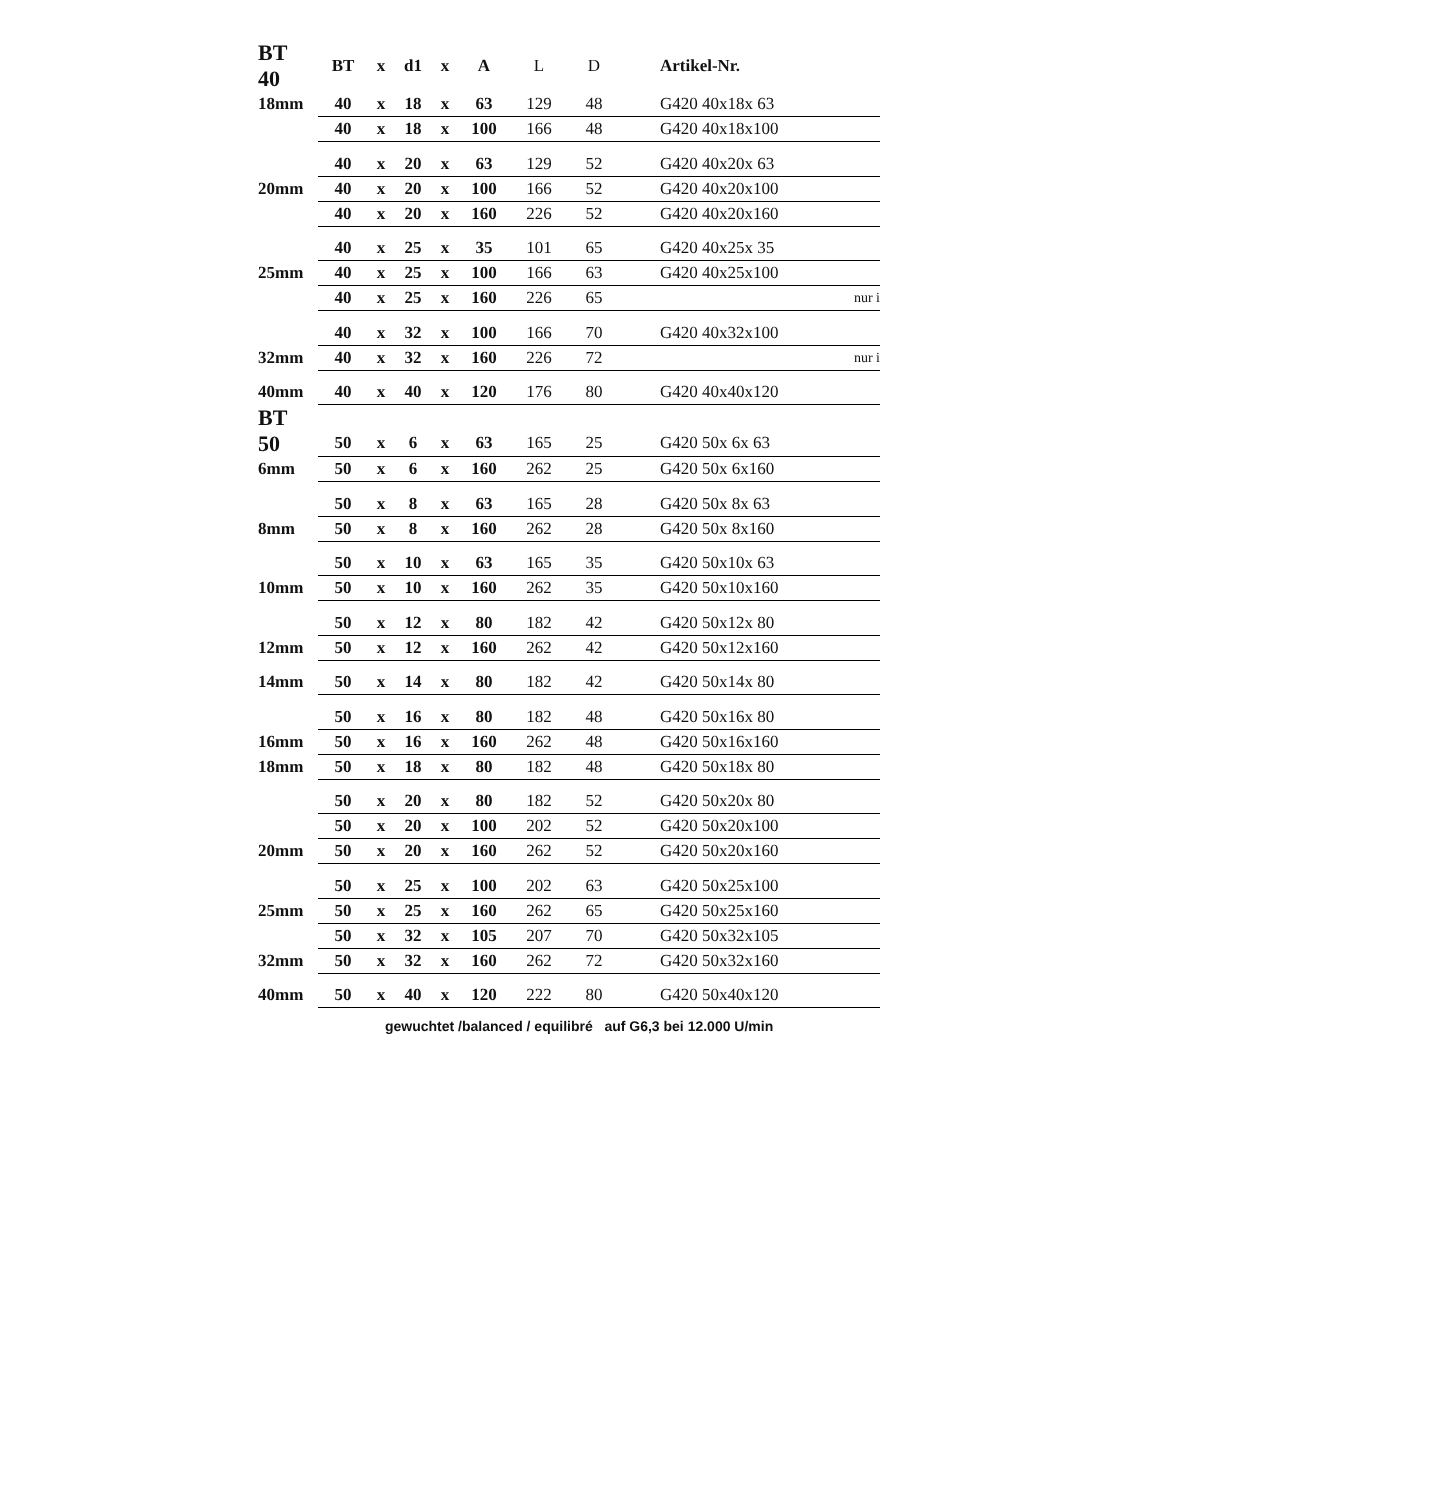| BT 40 | BT | x | d1 | x | A | L | D | Artikel-Nr. |
| --- | --- | --- | --- | --- | --- | --- | --- | --- |
| 18mm | 40 | x | 18 | x | 63 | 129 | 48 | G420 40x18x 63 |
| | 40 | x | 18 | x | 100 | 166 | 48 | G420 40x18x100 |
| | 40 | x | 20 | x | 63 | 129 | 52 | G420 40x20x 63 |
| 20mm | 40 | x | 20 | x | 100 | 166 | 52 | G420 40x20x100 |
| | 40 | x | 20 | x | 160 | 226 | 52 | G420 40x20x160 |
| | 40 | x | 25 | x | 35 | 101 | 65 | G420 40x25x 35 |
| 25mm | 40 | x | 25 | x | 100 | 166 | 63 | G420 40x25x100 |
| | 40 | x | 25 | x | 160 | 226 | 65 | nur i |
| | 40 | x | 32 | x | 100 | 166 | 70 | G420 40x32x100 |
| 32mm | 40 | x | 32 | x | 160 | 226 | 72 | nur i |
| 40mm | 40 | x | 40 | x | 120 | 176 | 80 | G420 40x40x120 |
| BT | | | | | | | | |
| 50 | 50 | x | 6 | x | 63 | 165 | 25 | G420 50x 6x 63 |
| 6mm | 50 | x | 6 | x | 160 | 262 | 25 | G420 50x 6x160 |
| | 50 | x | 8 | x | 63 | 165 | 28 | G420 50x 8x 63 |
| 8mm | 50 | x | 8 | x | 160 | 262 | 28 | G420 50x 8x160 |
| | 50 | x | 10 | x | 63 | 165 | 35 | G420 50x10x 63 |
| 10mm | 50 | x | 10 | x | 160 | 262 | 35 | G420 50x10x160 |
| | 50 | x | 12 | x | 80 | 182 | 42 | G420 50x12x 80 |
| 12mm | 50 | x | 12 | x | 160 | 262 | 42 | G420 50x12x160 |
| 14mm | 50 | x | 14 | x | 80 | 182 | 42 | G420 50x14x 80 |
| | 50 | x | 16 | x | 80 | 182 | 48 | G420 50x16x 80 |
| 16mm | 50 | x | 16 | x | 160 | 262 | 48 | G420 50x16x160 |
| 18mm | 50 | x | 18 | x | 80 | 182 | 48 | G420 50x18x 80 |
| | 50 | x | 20 | x | 80 | 182 | 52 | G420 50x20x 80 |
| | 50 | x | 20 | x | 100 | 202 | 52 | G420 50x20x100 |
| 20mm | 50 | x | 20 | x | 160 | 262 | 52 | G420 50x20x160 |
| | 50 | x | 25 | x | 100 | 202 | 63 | G420 50x25x100 |
| 25mm | 50 | x | 25 | x | 160 | 262 | 65 | G420 50x25x160 |
| | 50 | x | 32 | x | 105 | 207 | 70 | G420 50x32x105 |
| 32mm | 50 | x | 32 | x | 160 | 262 | 72 | G420 50x32x160 |
| 40mm | 50 | x | 40 | x | 120 | 222 | 80 | G420 50x40x120 |
gewuchtet /balanced / equilibré auf G6,3 bei 12.000 U/min